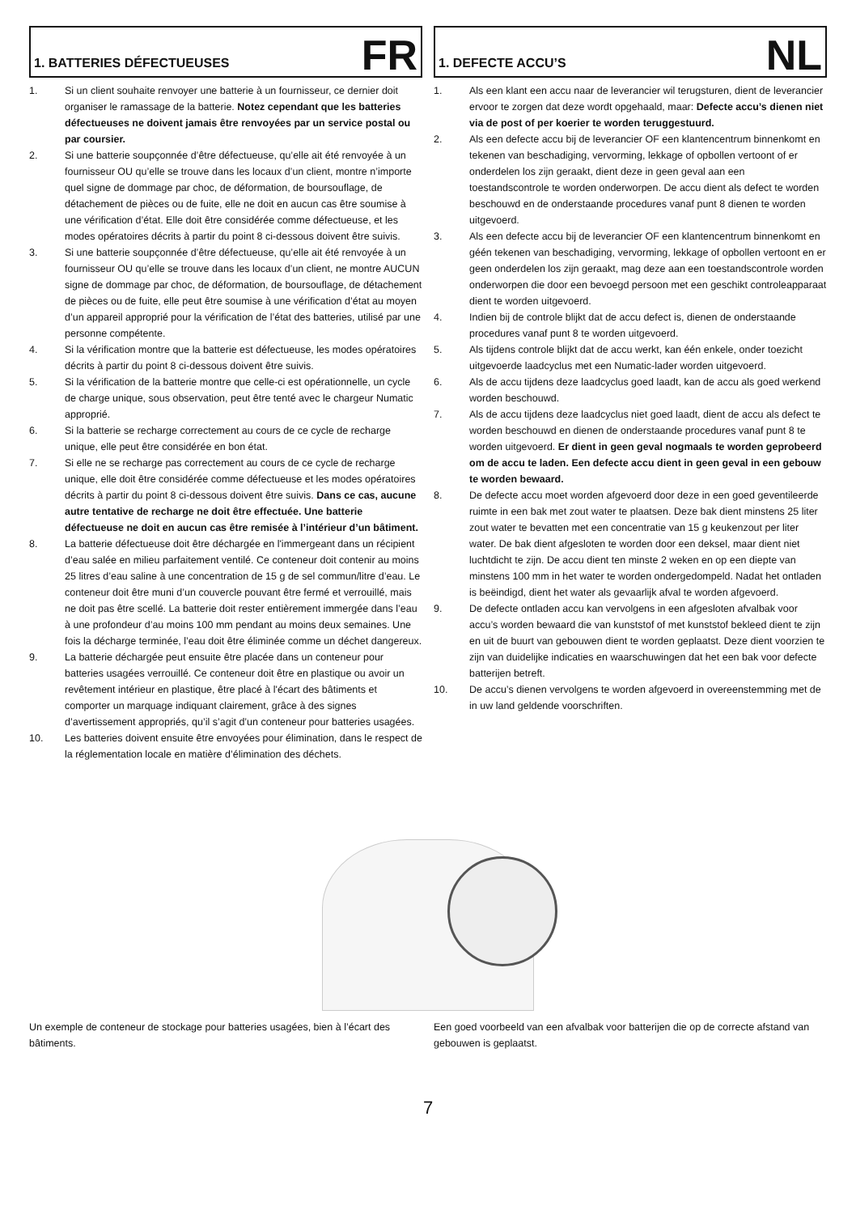1. BATTERIES DÉFECTUEUSES
FR
1. Si un client souhaite renvoyer une batterie à un fournisseur, ce dernier doit organiser le ramassage de la batterie. Notez cependant que les batteries défectueuses ne doivent jamais être renvoyées par un service postal ou par coursier.
2. Si une batterie soupçonnée d’être défectueuse, qu’elle ait été renvoyée à un fournisseur OU qu’elle se trouve dans les locaux d’un client, montre n’importe quel signe de dommage par choc, de déformation, de boursouflage, de détachement de pièces ou de fuite, elle ne doit en aucun cas être soumise à une vérification d’état. Elle doit être considérée comme défectueuse, et les modes opératoires décrits à partir du point 8 ci-dessous doivent être suivis.
3. Si une batterie soupçonnée d’être défectueuse, qu’elle ait été renvoyée à un fournisseur OU qu’elle se trouve dans les locaux d’un client, ne montre AUCUN signe de dommage par choc, de déformation, de boursouflage, de détachement de pièces ou de fuite, elle peut être soumise à une vérification d’état au moyen d’un appareil approprié pour la vérification de l’état des batteries, utilisé par une personne compétente.
4. Si la vérification montre que la batterie est défectueuse, les modes opératoires décrits à partir du point 8 ci-dessous doivent être suivis.
5. Si la vérification de la batterie montre que celle-ci est opérationnelle, un cycle de charge unique, sous observation, peut être tenté avec le chargeur Numatic approprié.
6. Si la batterie se recharge correctement au cours de ce cycle de recharge unique, elle peut être considérée en bon état.
7. Si elle ne se recharge pas correctement au cours de ce cycle de recharge unique, elle doit être considérée comme défectueuse et les modes opératoires décrits à partir du point 8 ci-dessous doivent être suivis. Dans ce cas, aucune autre tentative de recharge ne doit être effectuée. Une batterie défectueuse ne doit en aucun cas être remisée à l’intérieur d’un bâtiment.
8. La batterie défectueuse doit être déchargée en l'immergeant dans un récipient d’eau salée en milieu parfaitement ventilé. Ce conteneur doit contenir au moins 25 litres d’eau saline à une concentration de 15 g de sel commun/litre d’eau. Le conteneur doit être muni d’un couvercle pouvant être fermé et verrouillé, mais ne doit pas être scellé. La batterie doit rester entièrement immergée dans l’eau à une profondeur d’au moins 100 mm pendant au moins deux semaines. Une fois la décharge terminée, l’eau doit être éliminée comme un déchet dangereux.
9. La batterie déchargée peut ensuite être placée dans un conteneur pour batteries usagées verrouillé. Ce conteneur doit être en plastique ou avoir un revêtement intérieur en plastique, être placé à l'écart des bâtiments et comporter un marquage indiquant clairement, grâce à des signes d’avertissement appropriés, qu’il s’agit d’un conteneur pour batteries usagées.
10. Les batteries doivent ensuite être envoyées pour élimination, dans le respect de la réglementation locale en matière d’élimination des déchets.
1. DEFECTE ACCU’S
NL
1. Als een klant een accu naar de leverancier wil terugsturen, dient de leverancier ervoor te zorgen dat deze wordt opgehaald, maar: Defecte accu’s dienen niet via de post of per koerier te worden teruggestuurd.
2. Als een defecte accu bij de leverancier OF een klantencentrum binnenkomt en tekenen van beschadiging, vervorming, lekkage of opbollen vertoont of er onderdelen los zijn geraakt, dient deze in geen geval aan een toestandscontrole te worden onderworpen. De accu dient als defect te worden beschouwd en de onderstaande procedures vanaf punt 8 dienen te worden uitgevoerd.
3. Als een defecte accu bij de leverancier OF een klantencentrum binnenkomt en géén tekenen van beschadiging, vervorming, lekkage of opbollen vertoont en er geen onderdelen los zijn geraakt, mag deze aan een toestandscontrole worden onderworpen die door een bevoegd persoon met een geschikt controleapparaat dient te worden uitgevoerd.
4. Indien bij de controle blijkt dat de accu defect is, dienen de onderstaande procedures vanaf punt 8 te worden uitgevoerd.
5. Als tijdens controle blijkt dat de accu werkt, kan één enkele, onder toezicht uitgevoerde laadcyclus met een Numatic-lader worden uitgevoerd.
6. Als de accu tijdens deze laadcyclus goed laadt, kan de accu als goed werkend worden beschouwd.
7. Als de accu tijdens deze laadcyclus niet goed laadt, dient de accu als defect te worden beschouwd en dienen de onderstaande procedures vanaf punt 8 te worden uitgevoerd. Er dient in geen geval nogmaals te worden geprobeerd om de accu te laden. Een defecte accu dient in geen geval in een gebouw te worden bewaard.
8. De defecte accu moet worden afgevoerd door deze in een goed geventileerde ruimte in een bak met zout water te plaatsen. Deze bak dient minstens 25 liter zout water te bevatten met een concentratie van 15 g keukenzout per liter water. De bak dient afgesloten te worden door een deksel, maar dient niet luchtdicht te zijn. De accu dient ten minste 2 weken en op een diepte van minstens 100 mm in het water te worden ondergedompeld. Nadat het ontladen is beëindigd, dient het water als gevaarlijk afval te worden afgevoerd.
9. De defecte ontladen accu kan vervolgens in een afgesloten afvalbak voor accu’s worden bewaard die van kunststof of met kunststof bekleed dient te zijn en uit de buurt van gebouwen dient te worden geplaatst. Deze dient voorzien te zijn van duidelijke indicaties en waarschuwingen dat het een bak voor defecte batterijen betreft.
10. De accu’s dienen vervolgens te worden afgevoerd in overeenstemming met de in uw land geldende voorschriften.
Un exemple de conteneur de stockage pour batteries usagées, bien à l’écart des bâtiments.
Een goed voorbeeld van een afvalbak voor batterijen die op de correcte afstand van gebouwen is geplaatst.
7